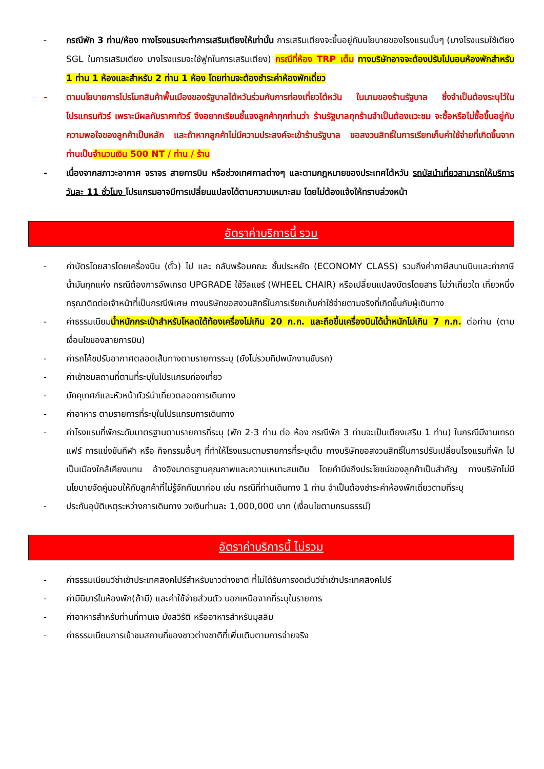- กรณีพัก 3 ท่าน/ห้อง ทางโรงแรมจะทำการเสริมเตียงให้เท่านั้น การเสริมเตียงจะขึ้นอยู่กับนโยบายของโรงแรมนั้นๆ (บางโรงแรมใช้เตียง SGL ในการเสริมเตียง บางโรงแรมจะใช้ฟูกในการเสริมเตียง) กรณีที่ห้อง TRP เต็ม ทางบริษัทอาจจะต้องปรับไปนอนห้องพักสำหรับ 1 ท่าน 1 ห้องและสำหรับ 2 ท่าน 1 ห้อง โดยท่านจะต้องชำระค่าห้องพักเดี่ยว
- ตามนโยบายการโปรโมทสินค้าพื้นเมืองของรัฐบาลไต้หวันร่วมกับการท่องเที่ยวไต้หวัน ในนามของร้านรัฐบาล ซึ่งจำเป็นต้องระบุไว้ในโปรแกรมทัวร์ เพราะมีผลกับราคาทัวร์ จึงอยากเรียนชี้แจงลูกค้าทุกท่านว่า ร้านรัฐบาลทุกร้านจำเป็นต้องแวะชม จะซื้อหรือไม่ซื้อขึ้นอยู่กับความพอใจของลูกค้าเป็นหลัก และถ้าหากลูกค้าไม่มีความประสงค์จะเข้าร้านรัฐบาล ขอสงวนสิทธิ์ในการเรียกเก็บค่าใช้จ่ายที่เกิดขึ้นจากท่านเป็นจำนวนเงิน 500 NT / ท่าน / ร้าน
- เนื่องจากสภาวะอากาศ จราจร สายการบิน หรือช่วงเทศกาลต่างๆ และตามกฎหมายของประเทศไต้หวัน รถบัสนำเที่ยวสามารถให้บริการวันละ 11 ชั่วโมง โปรแกรมอาจมีการเปลี่ยนแปลงได้ตามความเหมาะสม โดยไม่ต้องแจ้งให้ทราบล่วงหน้า
อัตราค่าบริการนี้ รวม
- ค่าบัตรโดยสารโดยเครื่องบิน (ตั๋ว) ไป และ กลับพร้อมคณะ ชั้นประหยัด (ECONOMY CLASS) รวมถึงค่าภาษีสนามบินและค่าภาษีน้ำมันทุกแห่ง กรณีต้องการอัพเกรด UPGRADE ใช้วีลแชร์ (WHEEL CHAIR) หรือเปลี่ยนแปลงบัตรโดยสาร ไม่ว่าเที่ยวใด เที่ยวหนึ่ง กรุณาติดต่อเจ้าหน้าที่เป็นกรณีพิเศษ ทางบริษัทขอสงวนสิทธิ์ในการเรียกเก็บค่าใช้จ่ายตามจริงที่เกิดขึ้นกับผู้เดินทาง
- ค่าธรรมเนียมน้ำหนักกระเป๋าสำหรับโหลดใต้ท้องเครื่องไม่เกิน 20 ก.ก. และถือขึ้นเครื่องบินได้น้ำหนักไม่เกิน 7 ก.ก. ต่อท่าน (ตามเงื่อนไขของสายการบิน)
- ค่ารถโค้ชปรับอากาศตลอดเส้นทางตามรายการระบุ (ยังไม่รวมทิปพนักงานขับรถ)
- ค่าเข้าชมสถานที่ตามที่ระบุในโปรแกรมท่องเที่ยว
- มัคคุเทศก์และหัวหน้าทัวร์นำเที่ยวตลอดการเดินทาง
- ค่าอาหาร ตามรายการที่ระบุในโปรแกรมการเดินทาง
- ค่าโรงแรมที่พักระดับมาตรฐานตามรายการที่ระบุ (พัก 2-3 ท่าน ต่อ ห้อง กรณีพัก 3 ท่านจะเป็นเตียงเสริม 1 ท่าน) ในกรณีมีงานเทรดแฟร์ การแข่งขันกีฬา หรือ กิจกรรมอื่นๆ ที่ทำให้โรงแรมตามรายการที่ระบุเต็ม ทางบริษัทขอสงวนสิทธิ์ในการปรับเปลี่ยนโรงแรมที่พัก ไปเป็นเมืองใกล้เคียงแทน อ้างอิงมาตรฐานคุณภาพและความเหมาะสมเดิม โดยคำนึงถึงประโยชน์ของลูกค้าเป็นสำคัญ ทางบริษัทไม่มีนโยบายจัดคู่นอนให้กับลูกค้าที่ไม่รู้จักกันมาก่อน เช่น กรณีที่ท่านเดินทาง 1 ท่าน จำเป็นต้องชำระค่าห้องพักเดี่ยวตามที่ระบุ
- ประกันอุบัติเหตุระหว่างการเดินทาง วงเงินท่านละ 1,000,000 บาท (เงื่อนไขตามกรมธรรม์)
อัตราค่าบริการนี้ ไม่รวม
- ค่าธรรมเนียมวีซ่าเข้าประเทศสิงคโปร์สำหรับชาวต่างชาติ ที่ไม่ได้รับการงดเว้นวีซ่าเข้าประเทศสิงคโปร์
- ค่ามินิบาร์ในห้องพัก(ถ้ามี) และค่าใช้จ่ายส่วนตัว นอกเหนือจากที่ระบุในรายการ
- ค่าอาหารสำหรับท่านที่ทานเจ มังสวิรัติ หรืออาหารสำหรับมุสลิม
- ค่าธรรมเนียมการเข้าชมสถานที่ของชาวต่างชาติที่เพิ่มเติมตามการจ่ายจริง